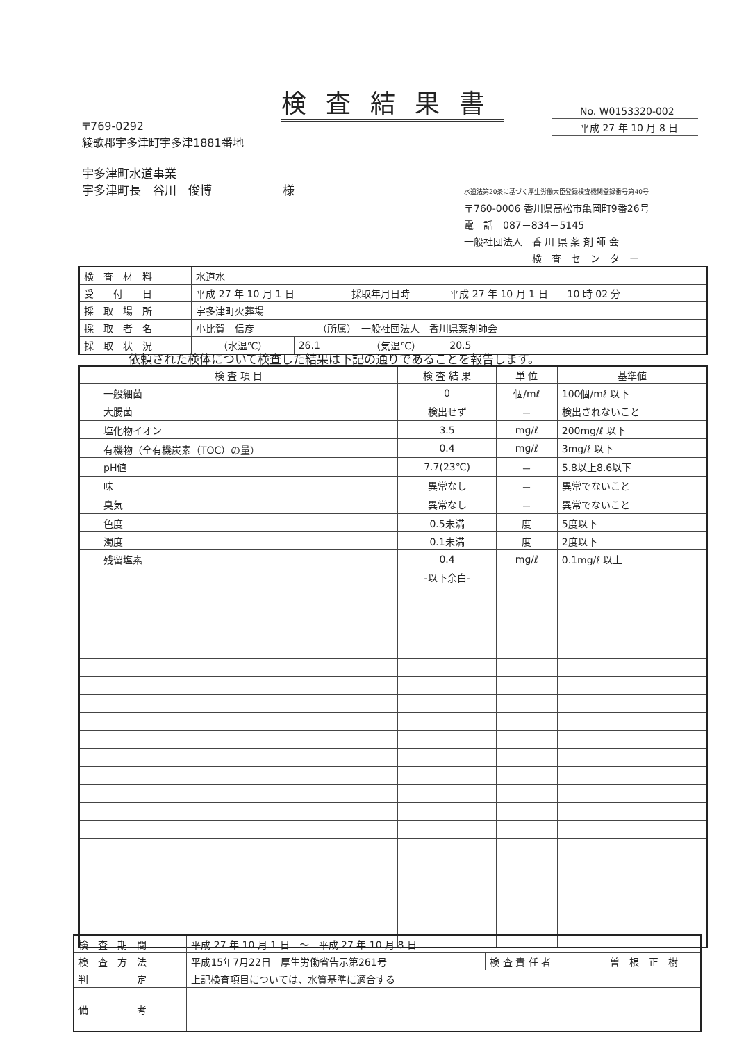検査結果書
No. W0153320-002
平成 27 年 10 月 8 日
〒769-0292
綾歌郡宇多津町宇多津1881番地
宇多津町水道事業
宇多津町長　谷川　俊博　　　　　　様
水道法第20条に基づく厚生労働大臣登録検査機関登録番号第40号
〒760-0006 香川県高松市亀岡町9番26号
電　話　087－834－5145
一般社団法人　香 川 県 薬 剤 師 会
　　　　　　　検　査　セ　ン　タ　ー
| 検 査 材 料 | 水道水 | | | |
| 受 付 日 | 平成 27 年 10 月 1 日 | | 採取年月日時 | 平成 27 年 10 月 1 日 10 時 02 分 |
| 採 取 場 所 | 宇多津町火葬場 | | | |
| 採 取 者 名 | 小比賀 信彦 （所属） 一般社団法人 香川県薬剤師会 | | | |
| 採 取 状 況 | （水温℃） | 26.1 | （気温℃） | 20.5 |
依頼された検体について検査した結果は下記の通りであることを報告します。
| 検 査 項 目 | 検 査 結 果 | 単 位 | 基準値 |
| --- | --- | --- | --- |
| 一般細菌 | 0 | 個/mℓ | 100個/mℓ 以下 |
| 大腸菌 | 検出せず | － | 検出されないこと |
| 塩化物イオン | 3.5 | mg/ℓ | 200mg/ℓ 以下 |
| 有機物（全有機炭素（TOC）の量） | 0.4 | mg/ℓ | 3mg/ℓ 以下 |
| pH値 | 7.7(23℃) | － | 5.8以上8.6以下 |
| 味 | 異常なし | － | 異常でないこと |
| 臭気 | 異常なし | － | 異常でないこと |
| 色度 | 0.5未満 | 度 | 5度以下 |
| 濁度 | 0.1未満 | 度 | 2度以下 |
| 残留塩素 | 0.4 | mg/ℓ | 0.1mg/ℓ 以上 |
| | -以下余白- | | |
| 検 査 期 間 | 平成 27 年 10 月 1 日 ～ 平成 27 年 10 月 8 日 | | |
| 検 査 方 法 | 平成15年7月22日 厚生労働省告示第261号 | 検 査 責 任 者 | 曽 根 正 樹 |
| 判 定 | 上記検査項目については、水質基準に適合する | | |
| 備 考 | | | |